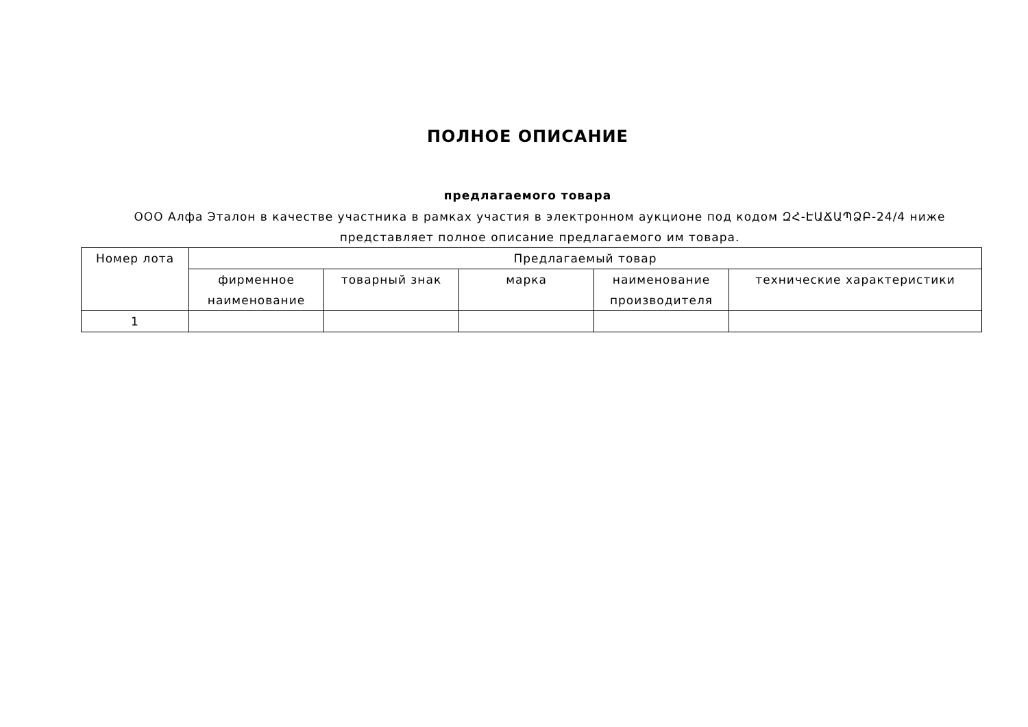ПОЛНОЕ ОПИСАНИЕ
предлагаемого товара
ООО Алфа Эталон в качестве участника в рамках участия в электронном аукционе под кодом ԶՀ-ԷԱՃԱՊՁԲ-24/4 ниже представляет полное описание предлагаемого им товара.
| Номер лота | Предлагаемый товар | | | | |
| --- | --- | --- | --- | --- | --- |
| | фирменное наименование | товарный знак | марка | наименование производителя | технические характеристики |
| 1 | | | | | |